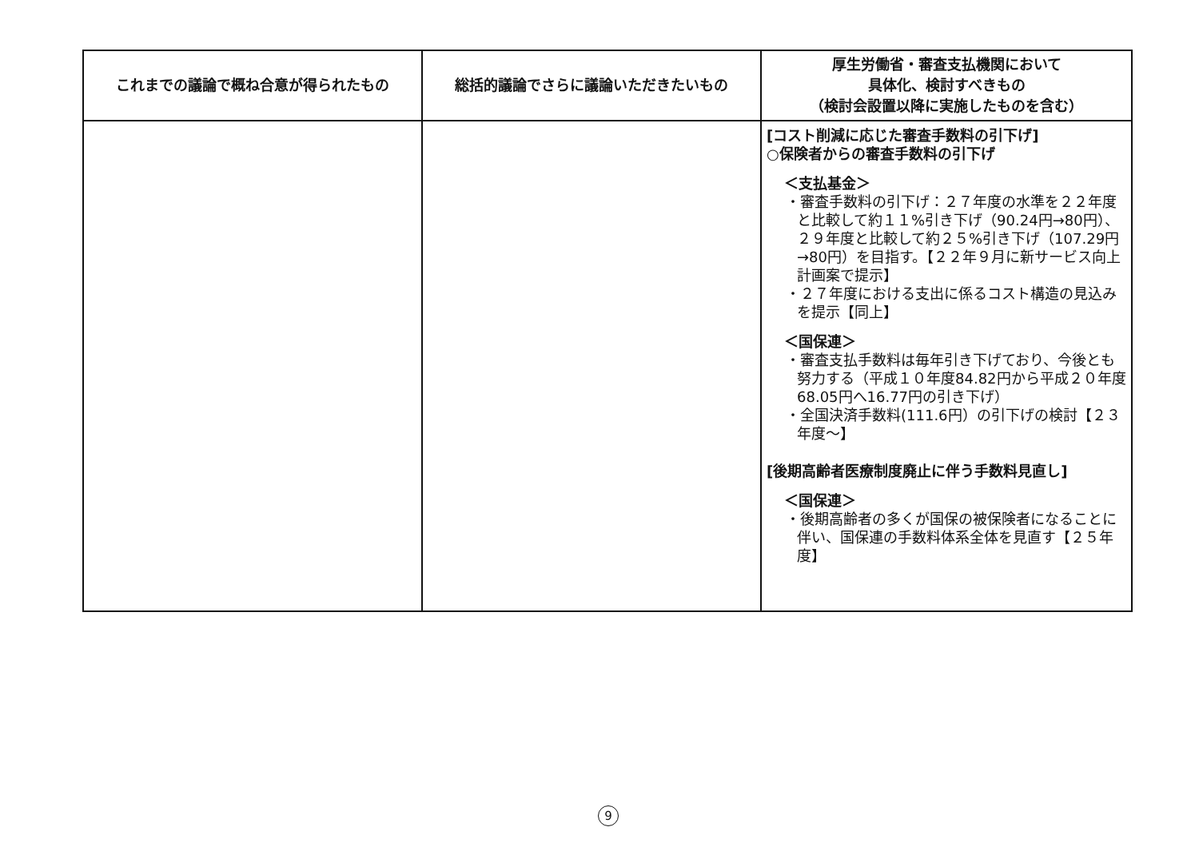| これまでの議論で概ね合意が得られたもの | 総括的議論でさらに議論いただきたいもの | 厚生労働省・審査支払機関において 具体化、検討すべきもの （検討会設置以降に実施したものを含む） |
| --- | --- | --- |
| | | [コスト削減に応じた審査手数料の引下げ] ○保険者からの審査手数料の引下げ ＜支払基金＞ ・審査手数料の引下げ：２７年度の水準を２２年度と比較して約１１%引き下げ（90.24円→80円）、２９年度と比較して約２５%引き下げ（107.29円→80円）を目指す。【２２年９月に新サービス向上計画案で提示】 ・２７年度における支出に係るコスト構造の見込みを提示【同上】 ＜国保連＞ ・審査支払手数料は毎年引き下げており、今後とも努力する（平成１０年度84.82円から平成２０年度68.05円へ16.77円の引き下げ） ・全国決済手数料(111.6円）の引下げの検討【２３年度～】 [後期高齢者医療制度廃止に伴う手数料見直し] ＜国保連＞ ・後期高齢者の多くが国保の被保険者になることに伴い、国保連の手数料体系全体を見直す【２５年度】 |
9